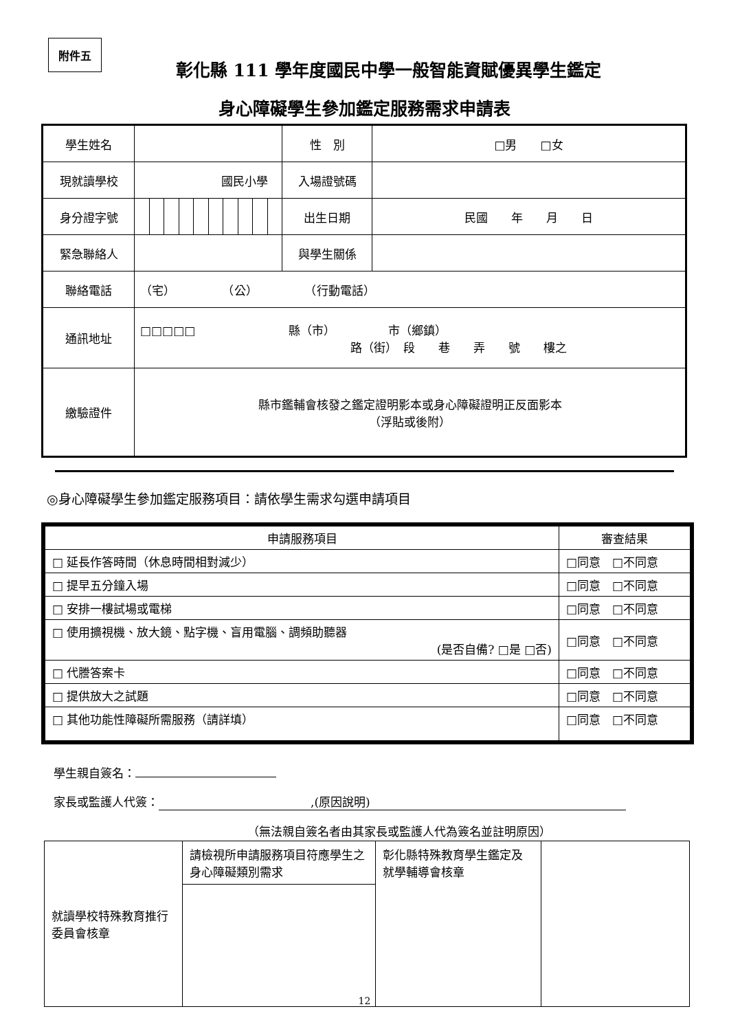附件五
彰化縣 111 學年度國民中學一般智能資賦優異學生鑑定
身心障礙學生參加鑑定服務需求申請表
| 學生姓名 | | | | | | | | | | | 性 別 | □男 □女 |
| 現就讀學校 | 國民小學 | | | | | | | | | | 入場證號碼 | |
| 身分證字號 | | | | | | | | | | | 出生日期 | 民國 年 月 日 |
| 緊急聯絡人 | | | | | | | | | | | 與學生關係 | |
| 聯絡電話 | （宅） （公） （行動電話） | | | | | | | | | | | |
| 通訊地址 | □□□□□ 縣（市） 市（鄉鎮） 路（街） 段 巷 弄 號 樓之 | | | | | | | | | | | |
| 繳驗證件 | 縣市鑑輔會核發之鑑定證明影本或身心障礙證明正反面影本 （浮貼或後附） | | | | | | | | | | | |
◎身心障礙學生參加鑑定服務項目：請依學生需求勾選申請項目
| 申請服務項目 | 審查結果 |
| --- | --- |
| □ 延長作答時間（休息時間相對減少） | □同意 □不同意 |
| □ 提早五分鐘入場 | □同意 □不同意 |
| □ 安排一樓試場或電梯 | □同意 □不同意 |
| □ 使用擴視機、放大鏡、點字機、盲用電腦、調頻助聽器 (是否自備? □是 □否) | □同意 □不同意 |
| □ 代謄答案卡 | □同意 □不同意 |
| □ 提供放大之試題 | □同意 □不同意 |
| □ 其他功能性障礙所需服務（請詳填） | □同意 □不同意 |
學生親自簽名：
家長或監護人代簽：　　　　　　　　　　　　　,(原因說明)
（無法親自簽名者由其家長或監護人代為簽名並註明原因）
| 就讀學校特殊教育推行委員會核章 | 請檢視所申請服務項目符應學生之身心障礙類別需求 | 彰化縣特殊教育學生鑑定及就學輔導會核章 | |
12